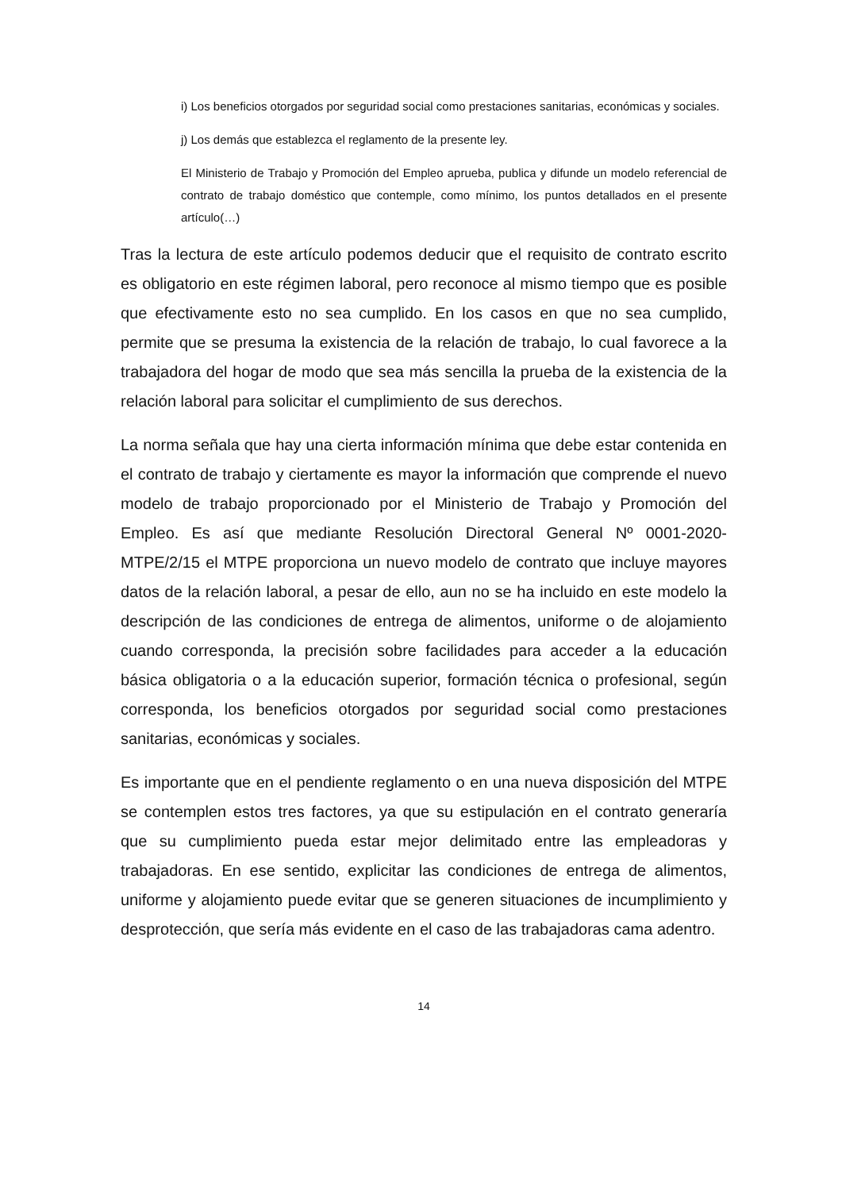i) Los beneficios otorgados por seguridad social como prestaciones sanitarias, económicas y sociales.
j) Los demás que establezca el reglamento de la presente ley.
El Ministerio de Trabajo y Promoción del Empleo aprueba, publica y difunde un modelo referencial de contrato de trabajo doméstico que contemple, como mínimo, los puntos detallados en el presente artículo(…)
Tras la lectura de este artículo podemos deducir que el requisito de contrato escrito es obligatorio en este régimen laboral, pero reconoce al mismo tiempo que es posible que efectivamente esto no sea cumplido. En los casos en que no sea cumplido, permite que se presuma la existencia de la relación de trabajo, lo cual favorece a la trabajadora del hogar de modo que sea más sencilla la prueba de la existencia de la relación laboral para solicitar el cumplimiento de sus derechos.
La norma señala que hay una cierta información mínima que debe estar contenida en el contrato de trabajo y ciertamente es mayor la información que comprende el nuevo modelo de trabajo proporcionado por el Ministerio de Trabajo y Promoción del Empleo. Es así que mediante Resolución Directoral General Nº 0001-2020-MTPE/2/15 el MTPE proporciona un nuevo modelo de contrato que incluye mayores datos de la relación laboral, a pesar de ello, aun no se ha incluido en este modelo la descripción de las condiciones de entrega de alimentos, uniforme o de alojamiento cuando corresponda, la precisión sobre facilidades para acceder a la educación básica obligatoria o a la educación superior, formación técnica o profesional, según corresponda, los beneficios otorgados por seguridad social como prestaciones sanitarias, económicas y sociales.
Es importante que en el pendiente reglamento o en una nueva disposición del MTPE se contemplen estos tres factores, ya que su estipulación en el contrato generaría que su cumplimiento pueda estar mejor delimitado entre las empleadoras y trabajadoras. En ese sentido, explicitar las condiciones de entrega de alimentos, uniforme y alojamiento puede evitar que se generen situaciones de incumplimiento y desprotección, que sería más evidente en el caso de las trabajadoras cama adentro.
14